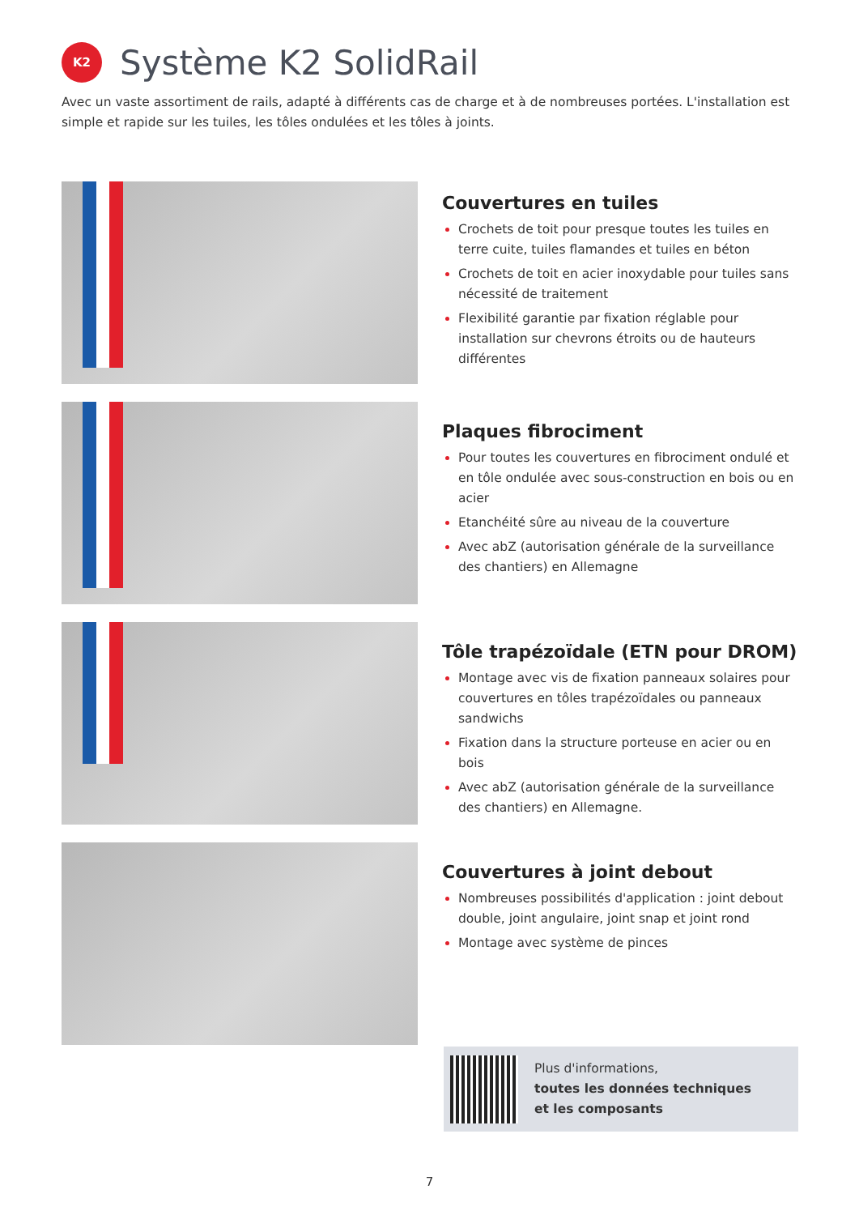K2
Système K2 SolidRail
Avec un vaste assortiment de rails, adapté à différents cas de charge et à de nombreuses portées. L'installation est simple et rapide sur les tuiles, les tôles ondulées et les tôles à joints.
Couvertures en tuiles
Crochets de toit pour presque toutes les tuiles en terre cuite, tuiles flamandes et tuiles en béton
Crochets de toit en acier inoxydable pour tuiles sans nécessité de traitement
Flexibilité garantie par fixation réglable pour installation sur chevrons étroits ou de hauteurs différentes
Plaques fibrociment
Pour toutes les couvertures en fibrociment ondulé et en tôle ondulée avec sous-construction en bois ou en acier
Etanchéité sûre au niveau de la couverture
Avec abZ (autorisation générale de la surveillance des chantiers) en Allemagne
Tôle trapézoïdale (ETN pour DROM)
Montage avec vis de fixation panneaux solaires pour couvertures en tôles trapézoïdales ou panneaux sandwichs
Fixation dans la structure porteuse en acier ou en bois
Avec abZ (autorisation générale de la surveillance des chantiers) en Allemagne.
Couvertures à joint debout
Nombreuses possibilités d'application : joint debout double, joint angulaire, joint snap et joint rond
Montage avec système de pinces
Plus d'informations,
toutes les données techniques
et les composants
7